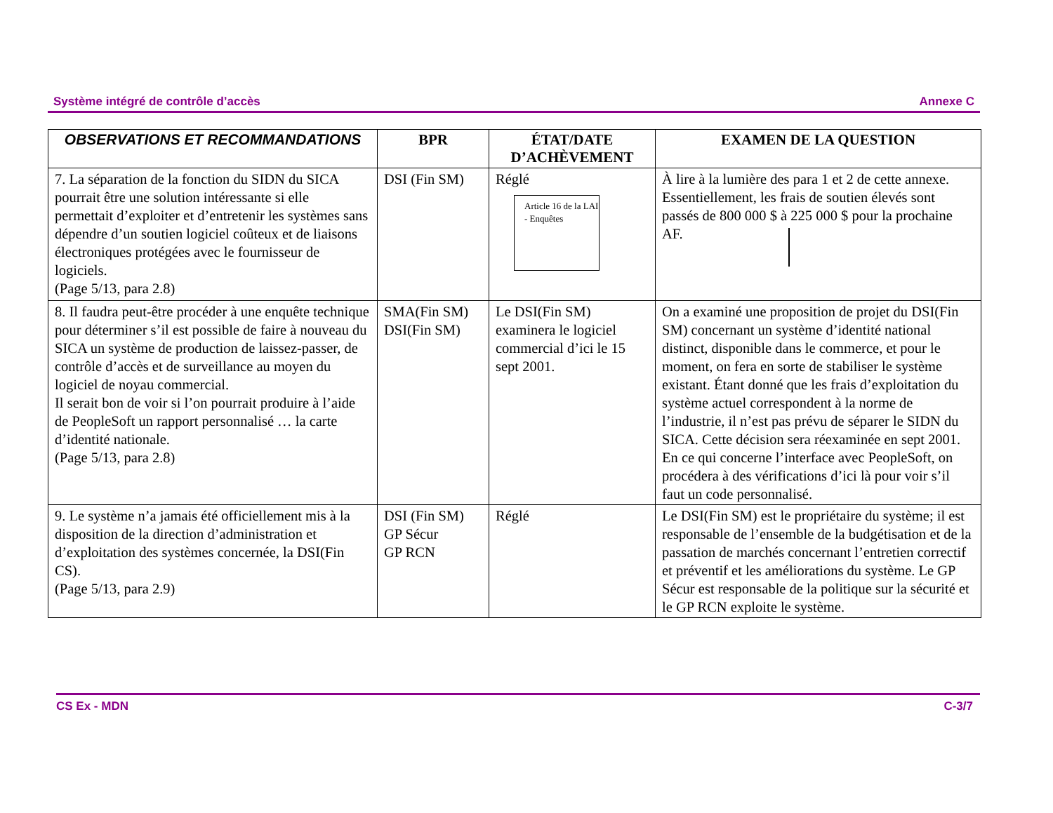Système intégré de contrôle d’accès Annexe C
| OBSERVATIONS ET RECOMMANDATIONS | BPR | ÉTAT/DATE D’ACHÈVEMENT | EXAMEN DE LA QUESTION |
| --- | --- | --- | --- |
| 7. La séparation de la fonction du SIDN du SICA pourrait être une solution intéressante si elle permettait d’exploiter et d’entretenir les systèmes sans dépendre d’un soutien logiciel coûteux et de liaisons électroniques protégées avec le fournisseur de logiciels. (Page 5/13, para 2.8) | DSI (Fin SM) | Réglé Article 16 de la LAI - Enquêtes | À lire à la lumière des para 1 et 2 de cette annexe. Essentiellement, les frais de soutien élevés sont passés de 800 000 $ à 225 000 $ pour la prochaine AF. |
| 8. Il faudra peut-être procéder à une enquête technique pour déterminer s’il est possible de faire à nouveau du SICA un système de production de laissez-passer, de contrôle d’accès et de surveillance au moyen du logiciel de noyau commercial. Il serait bon de voir si l’on pourrait produire à l’aide de PeopleSoft un rapport personnalisé … la carte d’identité nationale. (Page 5/13, para 2.8) | SMA(Fin SM) DSI(Fin SM) | Le DSI(Fin SM) examinera le logiciel commercial d’ici le 15 sept 2001. | On a examiné une proposition de projet du DSI(Fin SM) concernant un système d’identité national distinct, disponible dans le commerce, et pour le moment, on fera en sorte de stabiliser le système existant. Étant donné que les frais d’exploitation du système actuel correspondent à la norme de l’industrie, il n’est pas prévu de séparer le SIDN du SICA. Cette décision sera réexaminée en sept 2001. En ce qui concerne l’interface avec PeopleSoft, on procédera à des vérifications d’ici là pour voir s’il faut un code personnalisé. |
| 9. Le système n’a jamais été officiellement mis à la disposition de la direction d’administration et d’exploitation des systèmes concernée, la DSI(Fin CS). (Page 5/13, para 2.9) | DSI (Fin SM) GP Sécur GP RCN | Réglé | Le DSI(Fin SM) est le propriétaire du système; il est responsable de l’ensemble de la budgétisation et de la passation de marchés concernant l’entretien correctif et préventif et les améliorations du système. Le GP Sécur est responsable de la politique sur la sécurité et le GP RCN exploite le système. |
CS Ex - MDN C-3/7